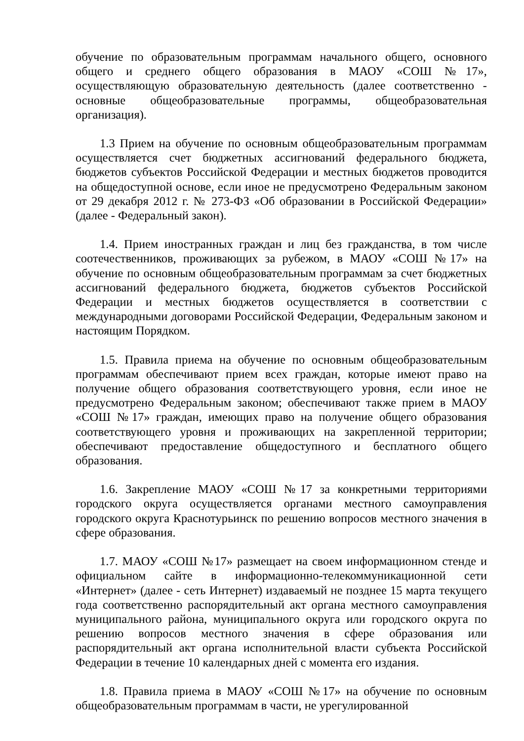обучение по образовательным программам начального общего, основного общего и среднего общего образования в МАОУ «СОШ №17», осуществляющую образовательную деятельность (далее соответственно - основные общеобразовательные программы, общеобразовательная организация).
1.3 Прием на обучение по основным общеобразовательным программам осуществляется счет бюджетных ассигнований федерального бюджета, бюджетов субъектов Российской Федерации и местных бюджетов проводится на общедоступной основе, если иное не предусмотрено Федеральным законом от 29 декабря 2012 г. № 273-ФЗ «Об образовании в Российской Федерации» (далее - Федеральный закон).
1.4. Прием иностранных граждан и лиц без гражданства, в том числе соотечественников, проживающих за рубежом, в МАОУ «СОШ №17» на обучение по основным общеобразовательным программам за счет бюджетных ассигнований федерального бюджета, бюджетов субъектов Российской Федерации и местных бюджетов осуществляется в соответствии с международными договорами Российской Федерации, Федеральным законом и настоящим Порядком.
1.5. Правила приема на обучение по основным общеобразовательным программам обеспечивают прием всех граждан, которые имеют право на получение общего образования соответствующего уровня, если иное не предусмотрено Федеральным законом; обеспечивают также прием в МАОУ «СОШ №17» граждан, имеющих право на получение общего образования соответствующего уровня и проживающих на закрепленной территории; обеспечивают предоставление общедоступного и бесплатного общего образования.
1.6. Закрепление МАОУ «СОШ №17 за конкретными территориями городского округа осуществляется органами местного самоуправления городского округа Краснотурьинск по решению вопросов местного значения в сфере образования.
1.7. МАОУ «СОШ №17» размещает на своем информационном стенде и официальном сайте в информационно-телекоммуникационной сети «Интернет» (далее - сеть Интернет) издаваемый не позднее 15 марта текущего года соответственно распорядительный акт органа местного самоуправления муниципального района, муниципального округа или городского округа по решению вопросов местного значения в сфере образования или распорядительный акт органа исполнительной власти субъекта Российской Федерации в течение 10 календарных дней с момента его издания.
1.8. Правила приема в МАОУ «СОШ №17» на обучение по основным общеобразовательным программам в части, не урегулированной